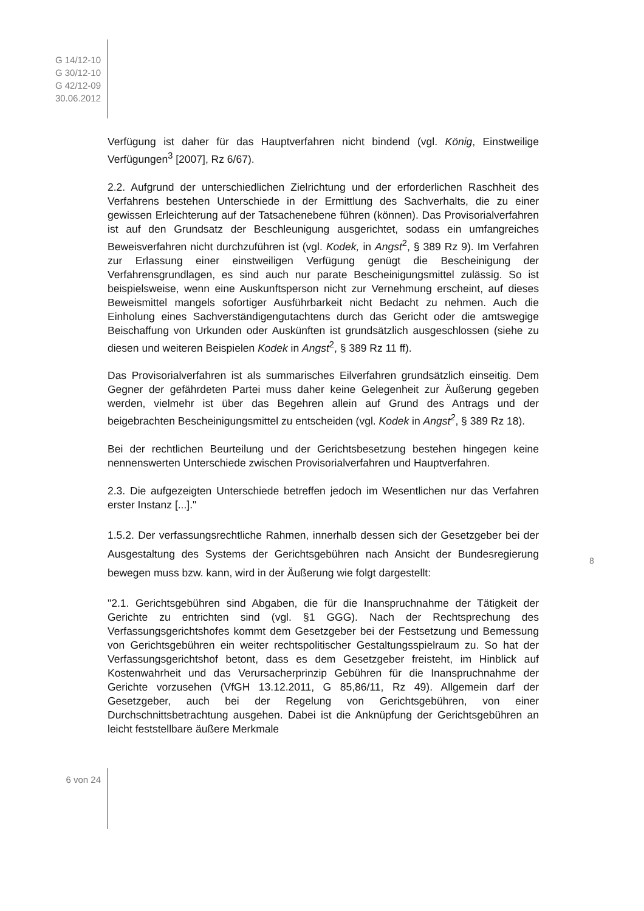G 14/12-10
G 30/12-10
G 42/12-09
30.06.2012
Verfügung ist daher für das Hauptverfahren nicht bindend (vgl. König, Einstweilige Verfügungen<sup>3</sup> [2007], Rz 6/67).
2.2. Aufgrund der unterschiedlichen Zielrichtung und der erforderlichen Raschheit des Verfahrens bestehen Unterschiede in der Ermittlung des Sachverhalts, die zu einer gewissen Erleichterung auf der Tatsachenebene führen (können). Das Provisorialverfahren ist auf den Grundsatz der Beschleunigung ausgerichtet, sodass ein umfangreiches Beweisverfahren nicht durchzuführen ist (vgl. Kodek, in Angst<sup>2</sup>, § 389 Rz 9). Im Verfahren zur Erlassung einer einstweiligen Verfügung genügt die Bescheinigung der Verfahrensgrundlagen, es sind auch nur parate Bescheinigungsmittel zulässig. So ist beispielsweise, wenn eine Auskunftsperson nicht zur Vernehmung erscheint, auf dieses Beweismittel mangels sofortiger Ausführbarkeit nicht Bedacht zu nehmen. Auch die Einholung eines Sachverständigengutachtens durch das Gericht oder die amtswegige Beischaffung von Urkunden oder Auskünften ist grundsätzlich ausgeschlossen (siehe zu diesen und weiteren Beispielen Kodek in Angst<sup>2</sup>, § 389 Rz 11 ff).
Das Provisorialverfahren ist als summarisches Eilverfahren grundsätzlich einseitig. Dem Gegner der gefährdeten Partei muss daher keine Gelegenheit zur Äußerung gegeben werden, vielmehr ist über das Begehren allein auf Grund des Antrags und der beigebrachten Bescheinigungsmittel zu entscheiden (vgl. Kodek in Angst<sup>2</sup>, § 389 Rz 18).
Bei der rechtlichen Beurteilung und der Gerichtsbesetzung bestehen hingegen keine nennenswerten Unterschiede zwischen Provisorialverfahren und Hauptverfahren.
2.3. Die aufgezeigten Unterschiede betreffen jedoch im Wesentlichen nur das Verfahren erster Instanz [...]."
1.5.2. Der verfassungsrechtliche Rahmen, innerhalb dessen sich der Gesetzgeber bei der Ausgestaltung des Systems der Gerichtsgebühren nach Ansicht der Bundesregierung bewegen muss bzw. kann, wird in der Äußerung wie folgt dargestellt:
"2.1. Gerichtsgebühren sind Abgaben, die für die Inanspruchnahme der Tätigkeit der Gerichte zu entrichten sind (vgl. §1 GGG). Nach der Rechtsprechung des Verfassungsgerichtshofes kommt dem Gesetzgeber bei der Festsetzung und Bemessung von Gerichtsgebühren ein weiter rechtspolitischer Gestaltungsspielraum zu. So hat der Verfassungsgerichtshof betont, dass es dem Gesetzgeber freisteht, im Hinblick auf Kostenwahrheit und das Verursacherprinzip Gebühren für die Inanspruchnahme der Gerichte vorzusehen (VfGH 13.12.2011, G 85,86/11, Rz 49). Allgemein darf der Gesetzgeber, auch bei der Regelung von Gerichtsgebühren, von einer Durchschnittsbetrachtung ausgehen. Dabei ist die Anknüpfung der Gerichtsgebühren an leicht feststellbare äußere Merkmale
8
6 von 24